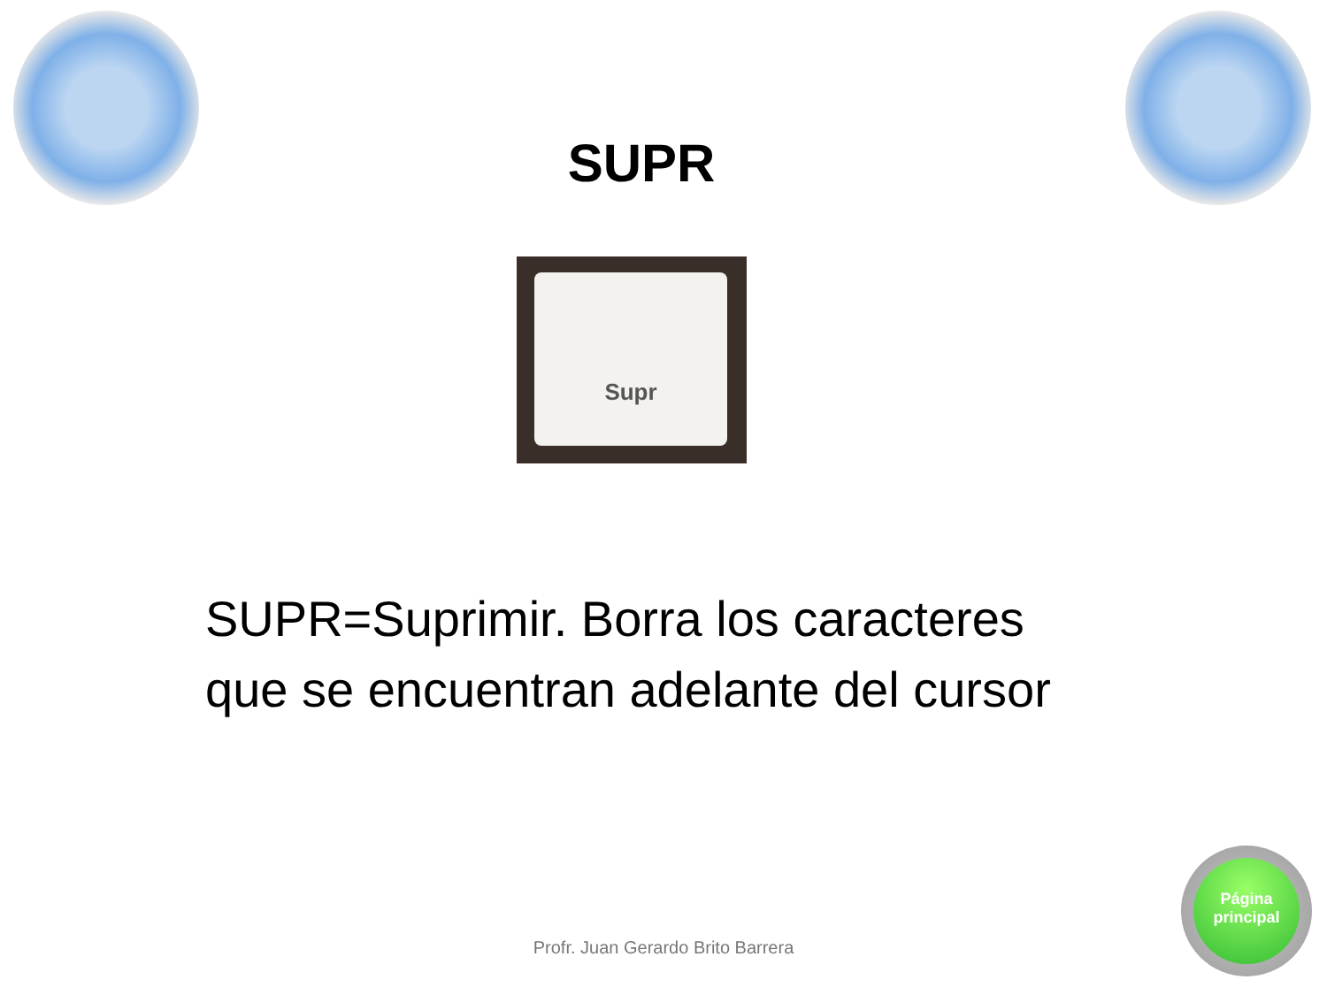SUPR
Supr
SUPR=Suprimir. Borra los caracteres
que se encuentran adelante del cursor
Profr. Juan Gerardo Brito Barrera
Página
principal